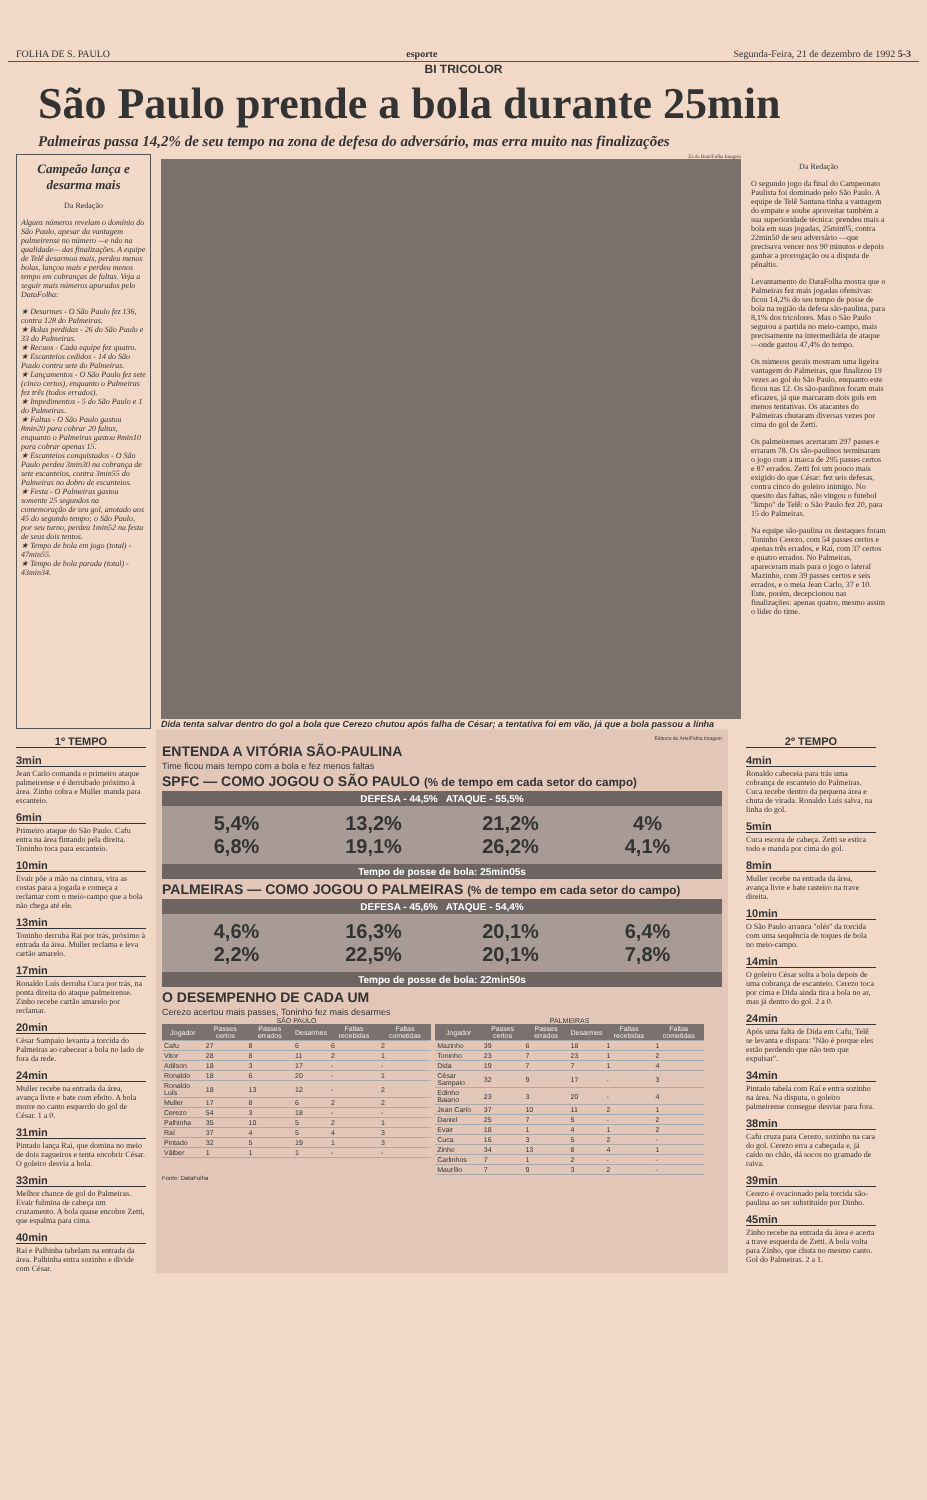FOLHA DE S. PAULO esporte Segunda-Feira, 21 de dezembro de 1992 5-3
BI TRICOLOR
São Paulo prende a bola durante 25min
Palmeiras passa 14,2% de seu tempo na zona de defesa do adversário, mas erra muito nas finalizações
Campeão lança e desarma mais
Da Redação
Alguns números revelam o domínio do São Paulo, apesar da vantagem palmeirense no número —e não na qualidade— das finalizações. A equipe de Telê desarmou mais, perdeu menos bolas, lançou mais e perdeu menos tempo em cobranças de faltas. Veja a seguir mais números apurados pelo DataFolha:
★ Desarmes - O São Paulo fez 136, contra 128 do Palmeiras.
★ Bolas perdidas - 26 do São Paulo e 33 do Palmeiras.
★ Recuos - Cada equipe fez quatro.
★ Escanteios cedidos - 14 do São Paulo contra sete do Palmeiras.
★ Lançamentos - O São Paulo fez sete (cinco certos), enquanto o Palmeiras fez três (todos errados).
★ Impedimentos - 5 do São Paulo e 1 do Palmeiras.
★ Faltas - O São Paulo gastou 8min20 para cobrar 20 faltas, enquanto o Palmeiras gastou 8min10 para cobrar apenas 15.
★ Escanteios conquistados - O São Paulo perdeu 3min30 na cobrança de sete escanteios, contra 3min55 do Palmeiras no dobro de escanteios.
★ Festa - O Palmeiras gastou somente 25 segundos na comemoração de seu gol, anotado aos 45 do segundo tempo; o São Paulo, por seu turno, perdeu 1min52 na festa de seus dois tentos.
★ Tempo de bola em jogo (total) - 47min55.
★ Tempo de bola parada (total) - 43min34.
Zé de Boni/Folha Imagem
Dida tenta salvar dentro do gol a bola que Cerezo chutou após falha de César; a tentativa foi em vão, já que a bola passou a linha
Da Redação
O segundo jogo da final do Campeonato Paulista foi dominado pelo São Paulo. A equipe de Telê Santana tinha a vantagem do empate e soube aproveitar também a sua superioridade técnica: prendeu mais a bola em suas jogadas, 25min05, contra 22min50 de seu adversário —que precisava vencer nos 90 minutos e depois ganhar a prorrogação ou a disputa de pênaltis.
Levantamento do DataFolha mostra que o Palmeiras fez mais jogadas ofensivas: ficou 14,2% do seu tempo de posse de bola na região da defesa são-paulina, para 8,1% dos tricolores. Mas o São Paulo segurou a partida no meio-campo, mais precisamente na intermediária de ataque —onde gastou 47,4% do tempo.
Os números gerais mostram uma ligeira vantagem do Palmeiras, que finalizou 19 vezes ao gol do São Paulo, enquanto este ficou nas 12. Os são-paulinos foram mais eficazes, já que marcaram dois gols em menos tentativas. Os atacantes do Palmeiras chutaram diversas vezes por cima do gol de Zetti.
Os palmeirenses acertaram 297 passes e erraram 78. Os são-paulinos terminaram o jogo com a marca de 295 passes certos e 87 errados. Zetti foi um pouco mais exigido do que César: fez seis defesas, contra cinco do goleiro inimigo. No quesito das faltas, não vingou o futebol ''limpo'' de Telê: o São Paulo fez 20, para 15 do Palmeiras.
Na equipe são-paulina os destaques foram Toninho Cerezo, com 54 passes certos e apenas três errados, e Raí, com 37 certos e quatro errados. No Palmeiras, apareceram mais para o jogo o lateral Mazinho, com 39 passes certos e seis errados, e o meia Jean Carlo, 37 e 10. Este, porém, decepcionou nas finalizações: apenas quatro, mesmo assim o líder do time.
1º TEMPO
3min
Jean Carlo comanda o primeiro ataque palmeirense e é derrubado próximo à área. Zinho cobra e Muller manda para escanteio.
6min
Primeiro ataque do São Paulo. Cafu entra na área fintando pela direita. Toninho toca para escanteio.
10min
Evair põe a mão na cintura, vira as costas para a jogada e começa a reclamar com o meio-campo que a bola não chega até ele.
13min
Toninho derruba Raí por trás, próximo à entrada da área. Muller reclama e leva cartão amarelo.
17min
Ronaldo Luís derruba Cuca por trás, na ponta direita do ataque palmeirense. Zinho recebe cartão amarelo por reclamar.
20min
César Sampaio levanta a torcida do Palmeiras ao cabecear a bola no lado de fora da rede.
24min
Muller recebe na entrada da área, avança livre e bate com efeito. A bola morre no canto esquerdo do gol de César. 1 a 0.
31min
Pintado lança Raí, que domina no meio de dois zagueiros e tenta encobrir César. O goleiro desvia a bola.
33min
Melhor chance de gol do Palmeiras. Evair fulmina de cabeça um cruzamento. A bola quase encobre Zetti, que espalma para cima.
40min
Raí e Palhinha tabelam na entrada da área. Palhinha entra sozinho e divide com César.
Editoria de Arte/Folha Imagem
ENTENDA A VITÓRIA SÃO-PAULINA
Time ficou mais tempo com a bola e fez menos faltas
SPFC — COMO JOGOU O SÃO PAULO (% de tempo em cada setor do campo)
DEFESA - 44,5% ATAQUE - 55,5%
5,4% 13,2% 21,2% 4% 6,8% 19,1% 26,2% 4,1%
Tempo de posse de bola: 25min05s
PALMEIRAS — COMO JOGOU O PALMEIRAS (% de tempo em cada setor do campo)
DEFESA - 45,6% ATAQUE - 54,4%
4,6% 16,3% 20,1% 6,4% 2,2% 22,5% 20,1% 7,8%
Tempo de posse de bola: 22min50s
O DESEMPENHO DE CADA UM
Cerezo acertou mais passes, Toninho fez mais desarmes
SÃO PAULO
| Jogador | Passes certos | Passes errados | Desarmes | Faltas recebidas | Faltas cometidas |
| --- | --- | --- | --- | --- | --- |
| Cafu | 27 | 8 | 6 | 6 | 2 |
| Vitor | 28 | 8 | 11 | 2 | 1 |
| Adilson | 18 | 3 | 17 | - | - |
| Ronaldo | 18 | 6 | 20 | - | 1 |
| Ronaldo Luís | 18 | 13 | 12 | - | 2 |
| Muller | 17 | 8 | 6 | 2 | 2 |
| Cerezo | 54 | 3 | 18 | - | - |
| Palhinha | 35 | 10 | 5 | 2 | 1 |
| Raí | 37 | 4 | 5 | 4 | 3 |
| Pintado | 32 | 5 | 19 | 1 | 3 |
| Válber | 1 | 1 | 1 | - | - |
PALMEIRAS
| Jogador | Passes certos | Passes errados | Desarmes | Faltas recebidas | Faltas cometidas |
| --- | --- | --- | --- | --- | --- |
| Mazinho | 39 | 6 | 18 | 1 | 1 |
| Toninho | 23 | 7 | 23 | 1 | 2 |
| Dida | 19 | 7 | 7 | 1 | 4 |
| César Sampaio | 32 | 9 | 17 | - | 3 |
| Edinho Baiano | 23 | 3 | 20 | - | 4 |
| Jean Carlo | 37 | 10 | 11 | 2 | 1 |
| Daniel | 25 | 7 | 5 | - | 2 |
| Evair | 18 | 1 | 4 | 1 | 2 |
| Cuca | 16 | 3 | 5 | 2 | - |
| Zinho | 34 | 13 | 8 | 4 | 1 |
| Carlinhos | 7 | 1 | 2 | - | - |
| Maurílio | 7 | 9 | 3 | 2 | - |
Fonte: DataFolha
2º TEMPO
4min
Ronaldo cabeceia para trás uma cobrança de escanteio do Palmeiras. Cuca recebe dentro da pequena área e chuta de virada. Ronaldo Luís salva, na linha do gol.
5min
Cuca escora de cabeça. Zetti se estica todo e manda por cima do gol.
8min
Muller recebe na entrada da área, avança livre e bate rasteiro na trave direita.
10min
O São Paulo arranca ''olés'' da torcida com uma sequência de toques de bola no meio-campo.
14min
O goleiro César solta a bola depois de uma cobrança de escanteio. Cerezo toca por cima e Dida ainda tira a bola no ar, mas já dentro do gol. 2 a 0.
24min
Após uma falta de Dida em Cafu, Telê se levanta e dispara: ''Não é porque eles estão perdendo que não tem que expulsar''.
34min
Pintado tabela com Raí e entra sozinho na área. Na disputa, o goleiro palmeirense consegue desviar para fora.
38min
Cafu cruza para Cerezo, sozinho na cara do gol. Cerezo erra a cabeçada e, já caído no chão, dá socos no gramado de raiva.
39min
Cerezo é ovacionado pela torcida são-paulina ao ser substituído por Dinho.
45min
Zinho recebe na entrada da área e acerta a trave esquerda de Zetti. A bola volta para Zinho, que chuta no mesmo canto. Gol do Palmeiras. 2 a 1.